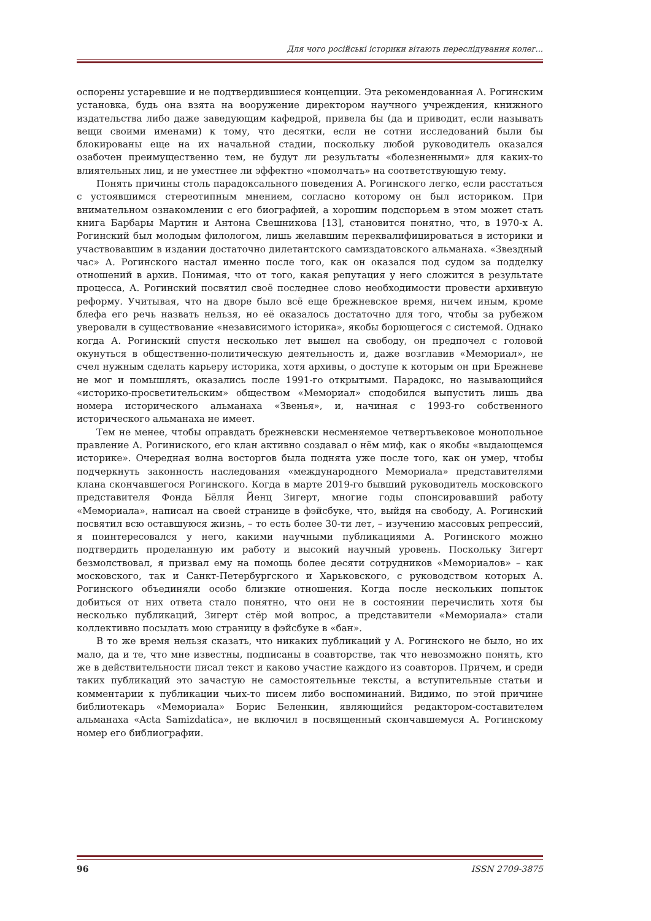Для чого російські історики вітають переслідування колег...
оспорены устаревшие и не подтвердившиеся концепции. Эта рекомендованная А. Рогинским установка, будь она взята на вооружение директором научного учреждения, книжного издательства либо даже заведующим кафедрой, привела бы (да и приводит, если называть вещи своими именами) к тому, что десятки, если не сотни исследований были бы блокированы еще на их начальной стадии, поскольку любой руководитель оказался озабочен преимущественно тем, не будут ли результаты «болезненными» для каких-то влиятельных лиц, и не уместнее ли эффектно «помолчать» на соответствующую тему.
Понять причины столь парадоксального поведения А. Рогинского легко, если расстаться с устоявшимся стереотипным мнением, согласно которому он был историком. При внимательном ознакомлении с его биографией, а хорошим подспорьем в этом может стать книга Барбары Мартин и Антона Свешникова [13], становится понятно, что, в 1970-х А. Рогинский был молодым филологом, лишь желавшим переквалифицироваться в историки и участвовавшим в издании достаточно дилетантского самиздатовского альманаха. «Звездный час» А. Рогинского настал именно после того, как он оказался под судом за подделку отношений в архив. Понимая, что от того, какая репутация у него сложится в результате процесса, А. Рогинский посвятил своё последнее слово необходимости провести архивную реформу. Учитывая, что на дворе было всё еще брежневское время, ничем иным, кроме блефа его речь назвать нельзя, но её оказалось достаточно для того, чтобы за рубежом уверовали в существование «независимого історика», якобы борющегося с системой. Однако когда А. Рогинский спустя несколько лет вышел на свободу, он предпочел с головой окунуться в общественно-политическую деятельность и, даже возглавив «Мемориал», не счел нужным сделать карьеру историка, хотя архивы, о доступе к которым он при Брежневе не мог и помышлять, оказались после 1991-го открытыми. Парадокс, но называющийся «историко-просветительским» обществом «Мемориал» сподобился выпустить лишь два номера исторического альманаха «Звенья», и, начиная с 1993-го собственного исторического альманаха не имеет.
Тем не менее, чтобы оправдать брежневски несменяемое четвертьвековое монопольное правление А. Рогиниского, его клан активно создавал о нём миф, как о якобы «выдающемся историке». Очередная волна восторгов была поднята уже после того, как он умер, чтобы подчеркнуть законность наследования «международного Мемориала» представителями клана скончавшегося Рогинского. Когда в марте 2019-го бывший руководитель московского представителя Фонда Бёлля Йенц Зигерт, многие годы спонсировавший работу «Мемориала», написал на своей странице в фэйсбуке, что, выйдя на свободу, А. Рогинский посвятил всю оставшуюся жизнь, – то есть более 30-ти лет, – изучению массовых репрессий, я поинтересовался у него, какими научными публикациями А. Рогинского можно подтвердить проделанную им работу и высокий научный уровень. Поскольку Зигерт безмолствовал, я призвал ему на помощь более десяти сотрудников «Мемориалов» – как московского, так и Санкт-Петербургского и Харьковского, с руководством которых А. Рогинского объединяли особо близкие отношения. Когда после нескольких попыток добиться от них ответа стало понятно, что они не в состоянии перечислить хотя бы несколько публикаций, Зигерт стёр мой вопрос, а представители «Мемориала» стали коллективно посылать мою страницу в фэйсбуке в «бан».
В то же время нельзя сказать, что никаких публикаций у А. Рогинского не было, но их мало, да и те, что мне известны, подписаны в соавторстве, так что невозможно понять, кто же в действительности писал текст и каково участие каждого из соавторов. Причем, и среди таких публикаций это зачастую не самостоятельные тексты, а вступительные статьи и комментарии к публикации чьих-то писем либо воспоминаний. Видимо, по этой причине библиотекарь «Мемориала» Борис Беленкин, являющийся редактором-составителем альманаха «Acta Samizdatica», не включил в посвященный скончавшемуся А. Рогинскому номер его библиографии.
96 ISSN 2709-3875